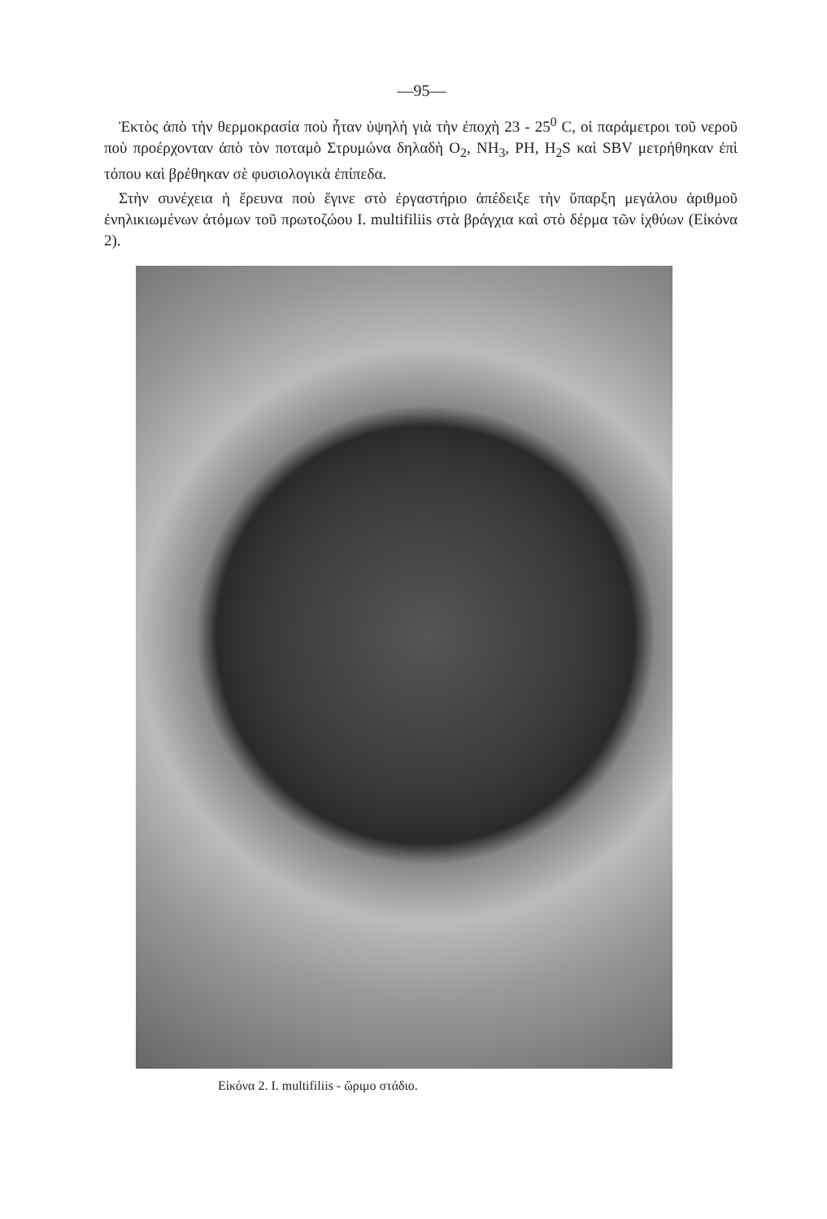—95—
Ἐκτὸς ἀπὸ τὴν θερμοκρασία ποὺ ἦταν ὑψηλὴ γιὰ τὴν ἐποχὴ 23 - 25<sup>0</sup> C, οἱ παράμετροι τοῦ νεροῦ ποὺ προέρχονταν ἀπὸ τὸν ποταμὸ Στρυμώνα δηλαδὴ O<sub>2</sub>, NH<sub>3</sub>, PH, H<sub>2</sub>S καὶ SBV μετρήθηκαν ἐπὶ τόπου καὶ βρέθηκαν σὲ φυσιολογικὰ ἐπίπεδα.
Στὴν συνέχεια ἡ ἔρευνα ποὺ ἔγινε στὸ ἐργαστήριο ἀπέδειξε τὴν ὕπαρξη μεγάλου ἀριθμοῦ ἐνηλικιωμένων ἀτόμων τοῦ πρωτοζώου I. multifiliis στὰ βράγχια καὶ στὸ δέρμα τῶν ἰχθύων (Εἰκόνα 2).
Εἰκόνα 2. I. multifiliis - ὥριμο στάδιο.